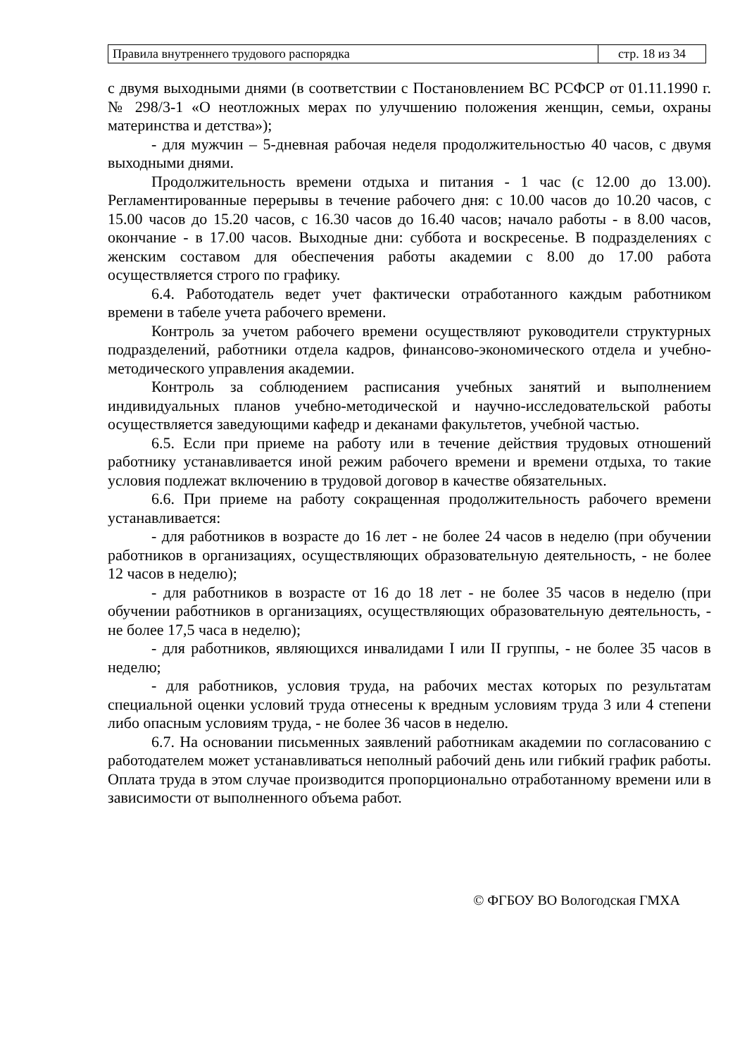| Правила внутреннего трудового распорядка | стр. 18 из 34 |
с двумя выходными днями (в соответствии с Постановлением ВС РСФСР от 01.11.1990 г. № 298/3-1 «О неотложных мерах по улучшению положения женщин, семьи, охраны материнства и детства»);
- для мужчин – 5-дневная рабочая неделя продолжительностью 40 часов, с двумя выходными днями.
Продолжительность времени отдыха и питания - 1 час (с 12.00 до 13.00). Регламентированные перерывы в течение рабочего дня: с 10.00 часов до 10.20 часов, с 15.00 часов до 15.20 часов, с 16.30 часов до 16.40 часов; начало работы - в 8.00 часов, окончание - в 17.00 часов. Выходные дни: суббота и воскресенье. В подразделениях с женским составом для обеспечения работы академии с 8.00 до 17.00 работа осуществляется строго по графику.
6.4. Работодатель ведет учет фактически отработанного каждым работником времени в табеле учета рабочего времени.
Контроль за учетом рабочего времени осуществляют руководители структурных подразделений, работники отдела кадров, финансово-экономического отдела и учебно-методического управления академии.
Контроль за соблюдением расписания учебных занятий и выполнением индивидуальных планов учебно-методической и научно-исследовательской работы осуществляется заведующими кафедр и деканами факультетов, учебной частью.
6.5. Если при приеме на работу или в течение действия трудовых отношений работнику устанавливается иной режим рабочего времени и времени отдыха, то такие условия подлежат включению в трудовой договор в качестве обязательных.
6.6. При приеме на работу сокращенная продолжительность рабочего времени устанавливается:
- для работников в возрасте до 16 лет - не более 24 часов в неделю (при обучении работников в организациях, осуществляющих образовательную деятельность, - не более 12 часов в неделю);
- для работников в возрасте от 16 до 18 лет - не более 35 часов в неделю (при обучении работников в организациях, осуществляющих образовательную деятельность, - не более 17,5 часа в неделю);
- для работников, являющихся инвалидами I или II группы, - не более 35 часов в неделю;
- для работников, условия труда, на рабочих местах которых по результатам специальной оценки условий труда отнесены к вредным условиям труда 3 или 4 степени либо опасным условиям труда, - не более 36 часов в неделю.
6.7. На основании письменных заявлений работникам академии по согласованию с работодателем может устанавливаться неполный рабочий день или гибкий график работы. Оплата труда в этом случае производится пропорционально отработанному времени или в зависимости от выполненного объема работ.
© ФГБОУ ВО Вологодская ГМХА